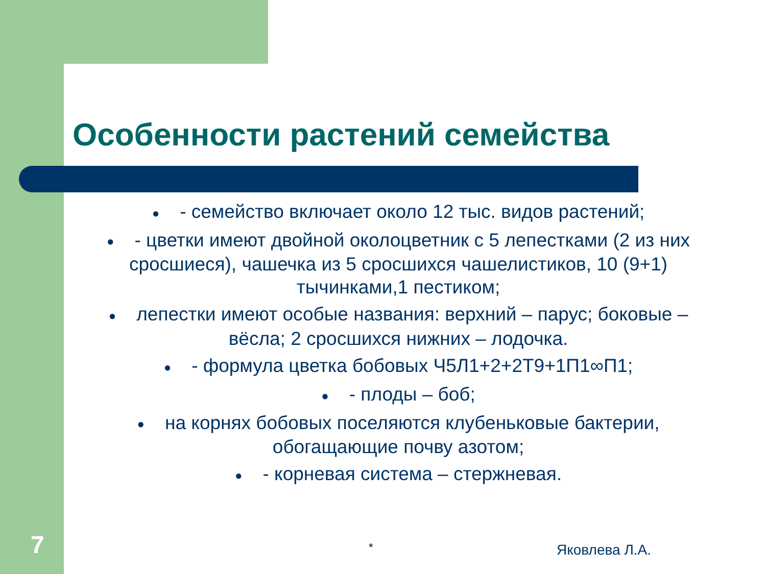Особенности растений семейства
● - семейство включает около 12 тыс. видов растений;
● - цветки имеют двойной околоцветник с 5 лепестками (2 из них сросшиеся), чашечка из 5 сросшихся чашелистиков, 10 (9+1) тычинками,1 пестиком;
● лепестки имеют особые названия: верхний – парус; боковые – вёсла; 2 сросшихся нижних – лодочка.
● - формула цветка бобовых Ч5Л1+2+2Т9+1П1∞П1;
● - плоды – боб;
● на корнях бобовых поселяются клубеньковые бактерии, обогащающие почву азотом;
● - корневая система – стержневая.
7 * Яковлева Л.А.